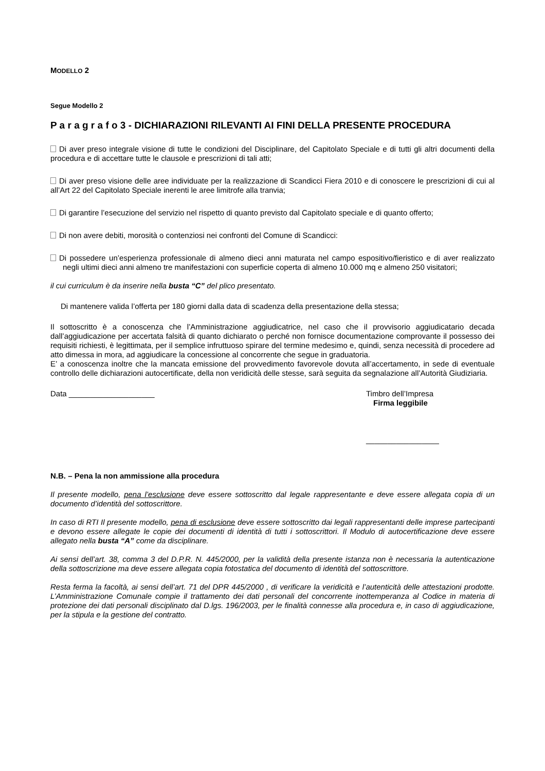MODELLO 2
Segue Modello 2
P a r a g r a f o 3 - DICHIARAZIONI RILEVANTI AI FINI DELLA PRESENTE PROCEDURA
Di aver preso integrale visione di tutte le condizioni del Disciplinare, del Capitolato Speciale e di tutti gli altri documenti della procedura e di accettare tutte le clausole e prescrizioni di tali atti;
Di aver preso visione delle aree individuate per la realizzazione di Scandicci Fiera 2010 e di conoscere le prescrizioni di cui al all’Art 22 del Capitolato Speciale inerenti le aree limitrofe alla tranvia;
Di garantire l’esecuzione del servizio nel rispetto di quanto previsto dal Capitolato speciale e di quanto offerto;
Di non avere debiti, morosità o contenziosi nei confronti del Comune di Scandicci:
Di possedere un’esperienza professionale di almeno dieci anni maturata nel campo espositivo/fieristico e di aver realizzato negli ultimi dieci anni almeno tre manifestazioni con superficie coperta di almeno 10.000 mq e almeno 250 visitatori;
il cui curriculum è da inserire nella busta “C” del plico presentato.
Di mantenere valida l’offerta per 180 giorni dalla data di scadenza della presentazione della stessa;
Il sottoscritto è a conoscenza che l’Amministrazione aggiudicatrice, nel caso che il provvisorio aggiudicatario decada dall’aggiudicazione per accertata falsità di quanto dichiarato o perché non fornisce documentazione comprovante il possesso dei requisiti richiesti, è legittimata, per il semplice infruttuoso spirare del termine medesimo e, quindi, senza necessità di procedere ad atto dimessa in mora, ad aggiudicare la concessione al concorrente che segue in graduatoria.
E’ a conoscenza inoltre che la mancata emissione del provvedimento favorevole dovuta all’accertamento, in sede di eventuale controllo delle dichiarazioni autocertificate, della non veridicità delle stesse, sarà seguita da segnalazione all’Autorità Giudiziaria.
Data ____________________ Timbro dell’Impresa
Firma leggibile
_________________
N.B. – Pena la non ammissione alla procedura
Il presente modello, pena l’esclusione deve essere sottoscritto dal legale rappresentante e deve essere allegata copia di un documento d’identità del sottoscrittore.
In caso di RTI Il presente modello, pena di esclusione deve essere sottoscritto dai legali rappresentanti delle imprese partecipanti e devono essere allegate le copie dei documenti di identità di tutti i sottoscrittori. Il Modulo di autocertificazione deve essere allegato nella busta “A” come da disciplinare.
Ai sensi dell’art. 38, comma 3 del D.P.R. N. 445/2000, per la validità della presente istanza non è necessaria la autenticazione della sottoscrizione ma deve essere allegata copia fotostatica del documento di identità del sottoscrittore.
Resta ferma la facoltà, ai sensi dell’art. 71 del DPR 445/2000 , di verificare la veridicità e l’autenticità delle attestazioni prodotte. L’Amministrazione Comunale compie il trattamento dei dati personali del concorrente inottemperanza al Codice in materia di protezione dei dati personali disciplinato dal D.lgs. 196/2003, per le finalità connesse alla procedura e, in caso di aggiudicazione, per la stipula e la gestione del contratto.